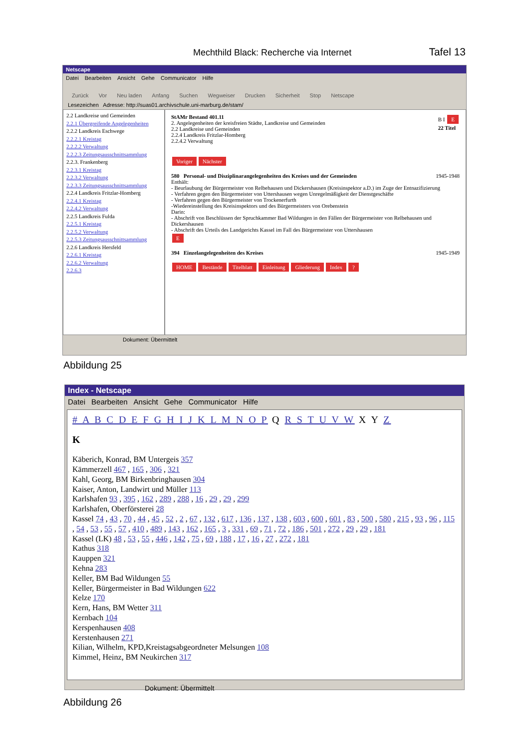Mechthild Black: Recherche via Internet Tafel 13
Netscape
Datei Bearbeiten Ansicht Gehe Communicator Hilfe
Zurück Vor Neu laden Anfang Suchen Wegweiser Drucken Sicherheit Stop Netscape
Lesezeichen Adresse: http://suas01.archivschule.uni-marburg.de/stam/
2.2 Landkreise und Gemeinden
2.2.1 Übergreifende Angelegenheiten
2.2.2 Landkreis Eschwege
2.2.2.1 Kreistag
2.2.2.2 Verwaltung
2.2.2.3 Zeitungsausschnittsammlung
2.2.3. Frankenberg
2.2.3.1 Kreistag
2.2.3.2 Verwaltung
2.2.3.3 Zeitungsausschnittsammlung
2.2.4 Landkreis Fritzlar-Homberg
2.2.4.1 Kreistag
2.2.4.2 Verwaltung
2.2.5 Landkreis Fulda
2.2.5.1 Kreistag
2.2.5.2 Verwaltung
2.2.5.3 Zeitungsausschnittsammlung
2.2.6 Landkreis Hersfeld
2.2.6.1 Kreistag
2.2.6.2 Verwaltung
2.2.6.3
StAMr Bestand 401.11 B I E
22 Titel
2. Angelegenheiten der kreisfreien Städte, Landkreise und Gemeinden
2.2 Landkreise und Gemeinden
2.2.4 Landkreis Fritzlar-Homberg
2.2.4.2 Verwaltung
Voriger Nächster
580 Personal- und Disziplinarangelegenheiten des Kreises und der Gemeinden 1945-1948
Enthält:
- Beurlaubung der Bürgermeister von Relbehausen und Dickershausen (Kreisinspektor a.D.) im Zuge der Entnazifizierung
- Verfahren gegen den Bürgermeister von Uttershausen wegen Unregelmäßigkeit der Dienstgeschäfte
- Verfahren gegen den Bürgermeister von Trockenerfurth
-Wiedereinstellung des Kreisinspektors und des Bürgermeisters von Orebenstein
Darin:
- Abschrift von Beschlüssen der Spruchkammer Bad Wildungen in den Fällen der Bürgermeister von Relbehausen und Dickershausen
- Abschrift des Urteils des Landgerichts Kassel im Fall des Bürgermeister von Uttershausen
E
394 Einzelangelegenheiten des Kreises 1945-1949
HOME Bestände Titelblatt Einleitung Gliederung Index?
Dokument: Übermittelt
Abbildung 25
Index - Netscape
Datei Bearbeiten Ansicht Gehe Communicator Hilfe
# A B C D E F G H I J K L M N O P Q R S T U V W X Y Z
K
Käberich, Konrad, BM Untergeis 357
Kämmerzell 467 , 165 , 306 , 321
Kahl, Georg, BM Birkenbringhausen 304
Kaiser, Anton, Landwirt und Müller 113
Karlshafen 93 , 395 , 162 , 289 , 288 , 16 , 29 , 29 , 299
Karlshafen, Oberförsterei 28
Kassel 74 , 43 , 70 , 44 , 45 , 52 , 2 , 67 , 132 , 617 , 136 , 137 , 138 , 603 , 600 , 601 , 83 , 500 , 580 , 215 , 93 , 96 , 115 , 54 , 53 , 55 , 57 , 410 , 489 , 143 , 162 , 165 , 3 , 331 , 69 , 71 , 72 , 186 , 501 , 272 , 29 , 29 , 181
Kassel (LK) 48 , 53 , 55 , 446 , 142 , 75 , 69 , 188 , 17 , 16 , 27 , 272 , 181
Kathus 318
Kauppen 321
Kehna 283
Keller, BM Bad Wildungen 55
Keller, Bürgermeister in Bad Wildungen 622
Kelze 170
Kern, Hans, BM Wetter 311
Kernbach 104
Kerspenhausen 408
Kerstenhausen 271
Kilian, Wilhelm, KPD,Kreistagsabgeordneter Melsungen 108
Kimmel, Heinz, BM Neukirchen 317
Dokument: Übermittelt
Abbildung 26